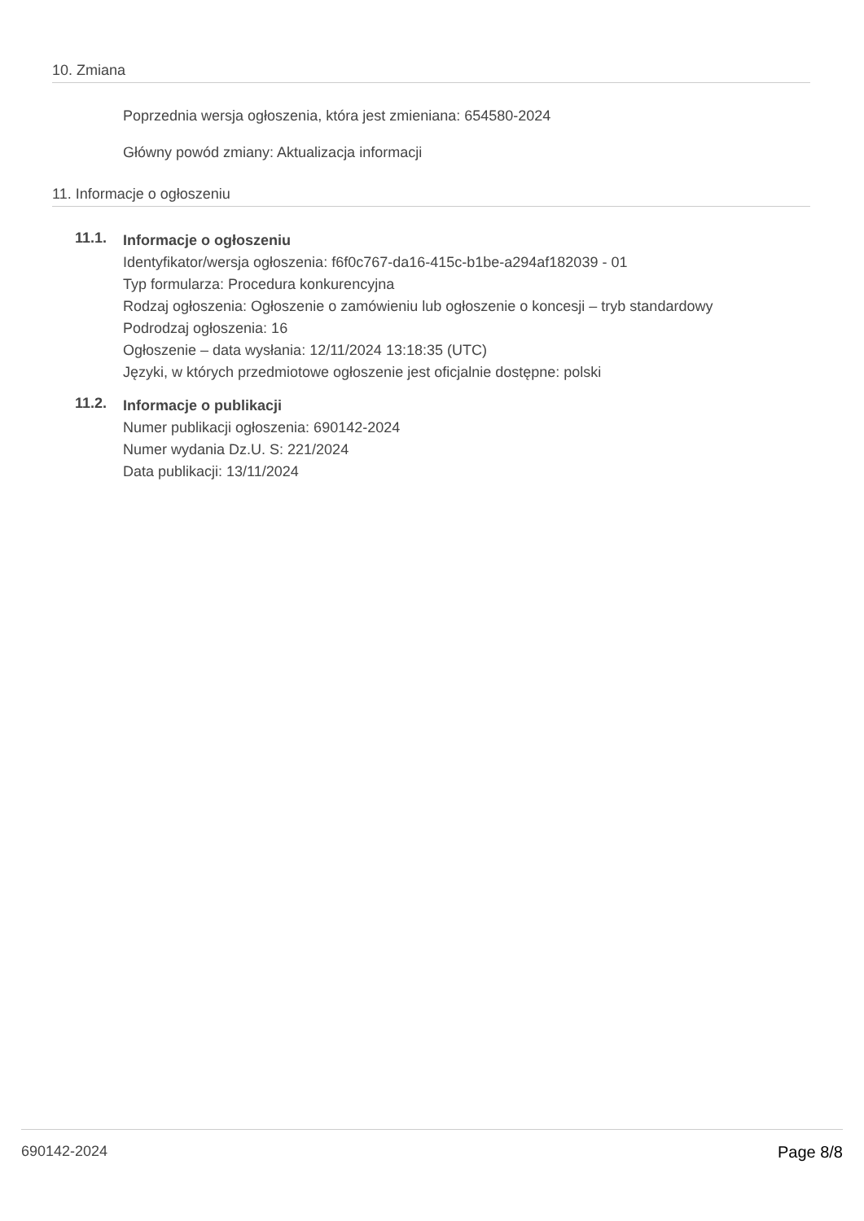10. Zmiana
Poprzednia wersja ogłoszenia, która jest zmieniana: 654580-2024
Główny powód zmiany: Aktualizacja informacji
11. Informacje o ogłoszeniu
11.1.
Informacje o ogłoszeniu
Identyfikator/wersja ogłoszenia: f6f0c767-da16-415c-b1be-a294af182039 - 01
Typ formularza: Procedura konkurencyjna
Rodzaj ogłoszenia: Ogłoszenie o zamówieniu lub ogłoszenie o koncesji – tryb standardowy
Podrodzaj ogłoszenia: 16
Ogłoszenie – data wysłania: 12/11/2024 13:18:35 (UTC)
Języki, w których przedmiotowe ogłoszenie jest oficjalnie dostępne: polski
11.2.
Informacje o publikacji
Numer publikacji ogłoszenia: 690142-2024
Numer wydania Dz.U. S: 221/2024
Data publikacji: 13/11/2024
690142-2024 Page 8/8